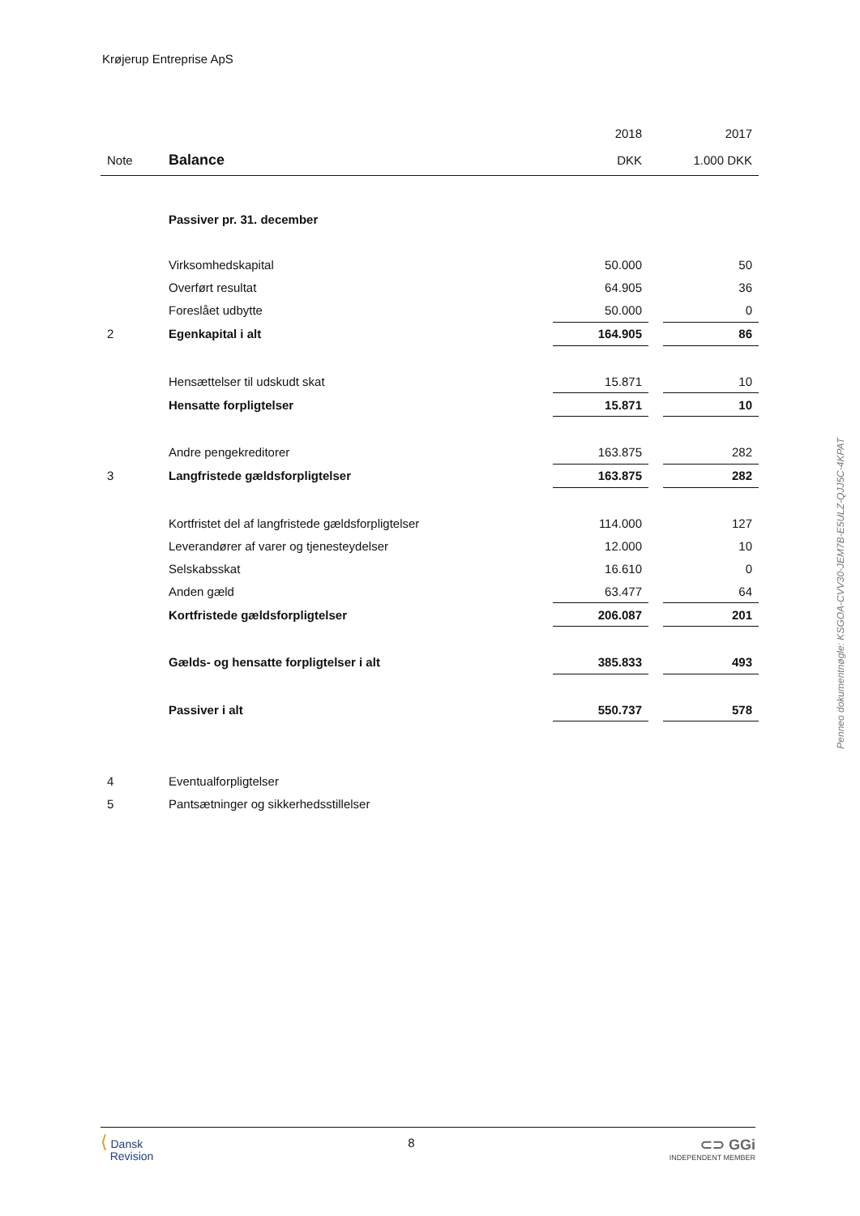Krøjerup Entreprise ApS
| | | 2018 | | 2017 |
| Note | Balance | DKK | | 1.000 DKK |
| | Passiver pr. 31. december | | | |
| | Virksomhedskapital | 50.000 | | 50 |
| | Overført resultat | 64.905 | | 36 |
| | Foreslået udbytte | 50.000 | | 0 |
| 2 | Egenkapital i alt | 164.905 | | 86 |
| | Hensættelser til udskudt skat | 15.871 | | 10 |
| | Hensatte forpligtelser | 15.871 | | 10 |
| | Andre pengekreditorer | 163.875 | | 282 |
| 3 | Langfristede gældsforpligtelser | 163.875 | | 282 |
| | Kortfristet del af langfristede gældsforpligtelser | 114.000 | | 127 |
| | Leverandører af varer og tjenesteydelser | 12.000 | | 10 |
| | Selskabsskat | 16.610 | | 0 |
| | Anden gæld | 63.477 | | 64 |
| | Kortfristede gældsforpligtelser | 206.087 | | 201 |
| | Gælds- og hensatte forpligtelser i alt | 385.833 | | 493 |
| | Passiver i alt | 550.737 | | 578 |
| 4 | Eventualforpligtelser | | | |
| 5 | Pantsætninger og sikkerhedsstillelser | | | |
Penneo dokumentnøgle: KSGOA-CVV30-JEM7B-E5ULZ-QJJ5C-4KPAT
⟨ Dansk
Revision
8
⊂⊃ GGi
INDEPENDENT MEMBER